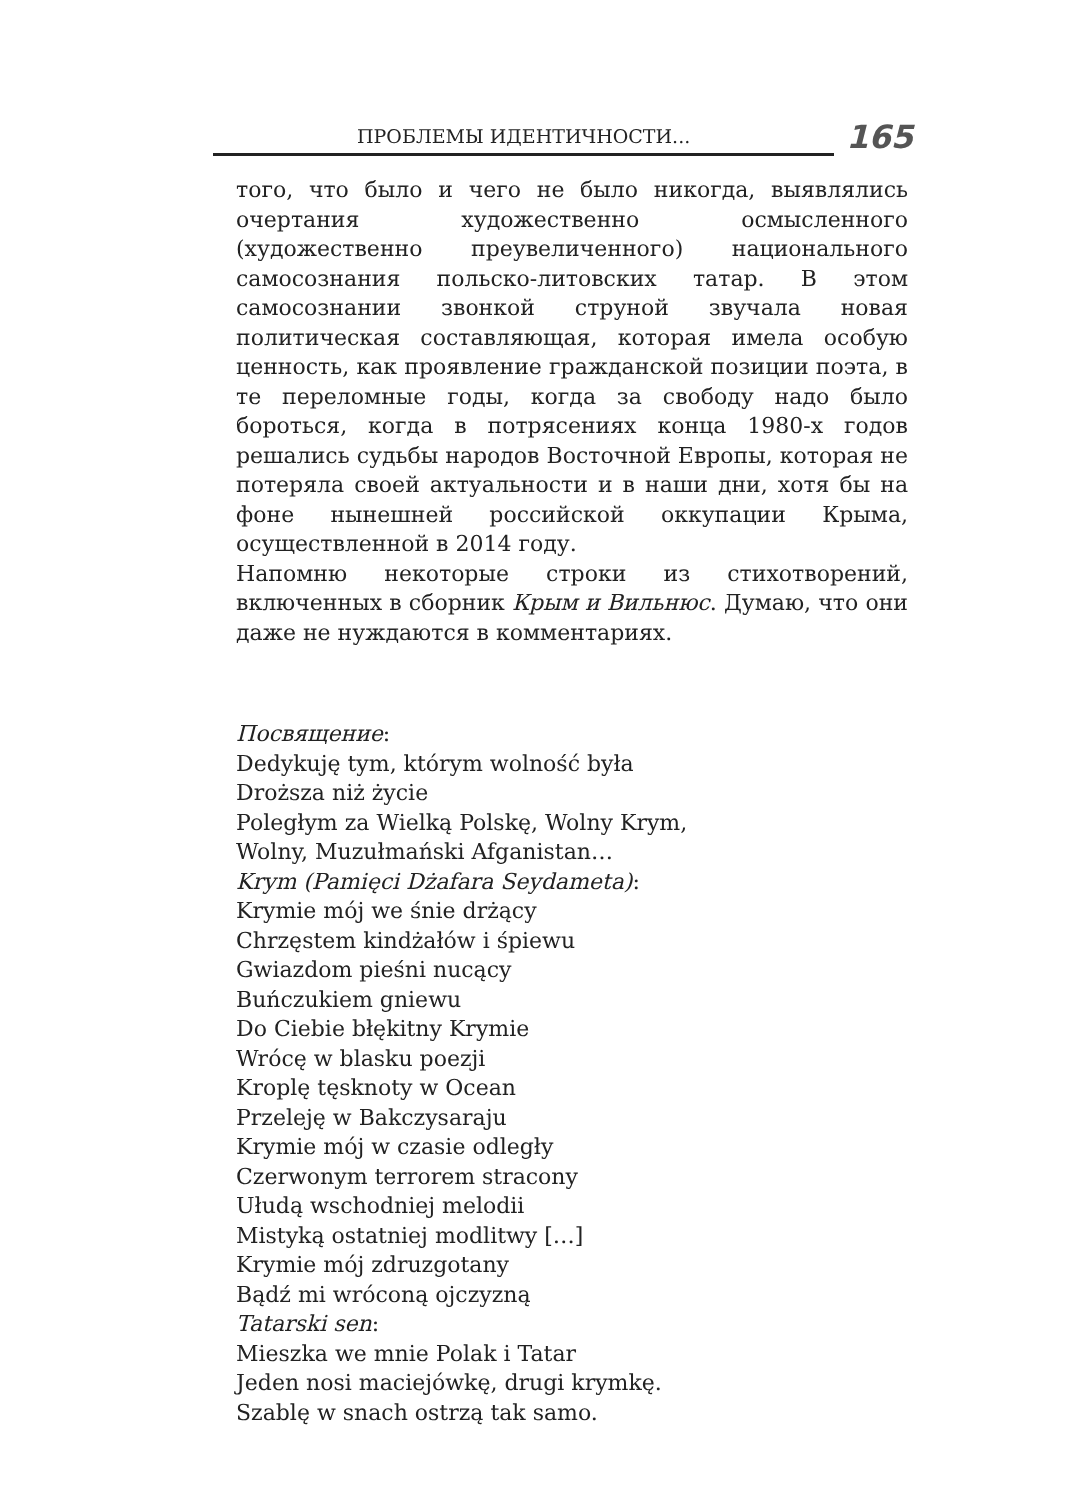ПРОБЛЕМЫ ИДЕНТИЧНОСТИ...
165
того, что было и чего не было никогда, выявлялись очертания художественно осмысленного (художественно преувеличенного) национального самосознания польско-литовских татар. В этом самосознании звонкой струной звучала новая политическая составляющая, которая имела особую ценность, как проявление гражданской позиции поэта, в те переломные годы, когда за свободу надо было бороться, когда в потрясениях конца 1980-х годов решались судьбы народов Восточной Европы, которая не потеряла своей актуальности и в наши дни, хотя бы на фоне нынешней российской оккупации Крыма, осуществленной в 2014 году.
Напомню некоторые строки из стихотворений, включенных в сборник Крым и Вильнюс. Думаю, что они даже не нуждаются в комментариях.
Посвящение:
Dedykuję tym, którym wolność była
Droższa niż życie
Poległym za Wielką Polskę, Wolny Krym,
Wolny, Muzułmański Afganistan…
Krym (Pamięci Dżafara Seydameta):
Krymie mój we śnie drżący
Chrzęstem kindżałów i śpiewu
Gwiazdom pieśni nucący
Buńczukiem gniewu
Do Ciebie błękitny Krymie
Wrócę w blasku poezji
Kroplę tęsknoty w Ocean
Przeleję w Bakczysaraju
Krymie mój w czasie odległy
Czerwonym terrorem stracony
Ułudą wschodniej melodii
Mistyką ostatniej modlitwy […]
Krymie mój zdruzgotany
Bądź mi wróconą ojczyzną
Tatarski sen:
Mieszka we mnie Polak i Tatar
Jeden nosi maciejówkę, drugi krymkę.
Szablę w snach ostrzą tak samo.